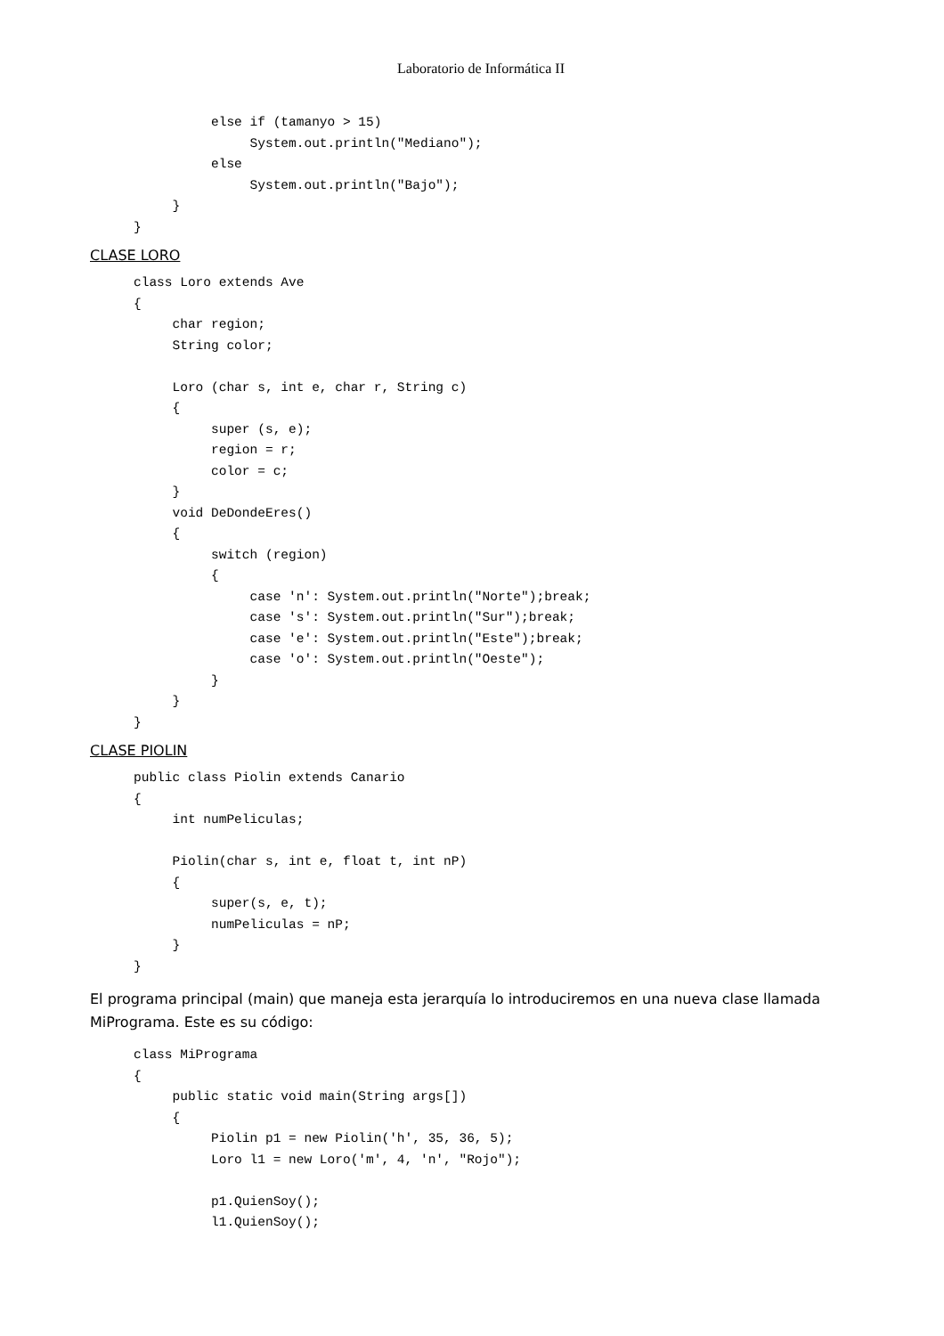Laboratorio de Informática II
          else if (tamanyo > 15)
               System.out.println("Mediano");
          else
               System.out.println("Bajo");
     }
}
CLASE LORO
class Loro extends Ave
{
     char region;
     String color;

     Loro (char s, int e, char r, String c)
     {
          super (s, e);
          region = r;
          color = c;
     }
     void DeDondeEres()
     {
          switch (region)
          {
               case 'n': System.out.println("Norte");break;
               case 's': System.out.println("Sur");break;
               case 'e': System.out.println("Este");break;
               case 'o': System.out.println("Oeste");
          }
     }
}
CLASE PIOLIN
public class Piolin extends Canario
{
     int numPeliculas;

     Piolin(char s, int e, float t, int nP)
     {
          super(s, e, t);
          numPeliculas = nP;
     }
}
El programa principal (main) que maneja esta jerarquía lo introduciremos en una nueva clase llamada MiPrograma. Este es su código:
class MiPrograma
{
     public static void main(String args[])
     {
          Piolin p1 = new Piolin('h', 35, 36, 5);
          Loro l1 = new Loro('m', 4, 'n', "Rojo");

          p1.QuienSoy();
          l1.QuienSoy();